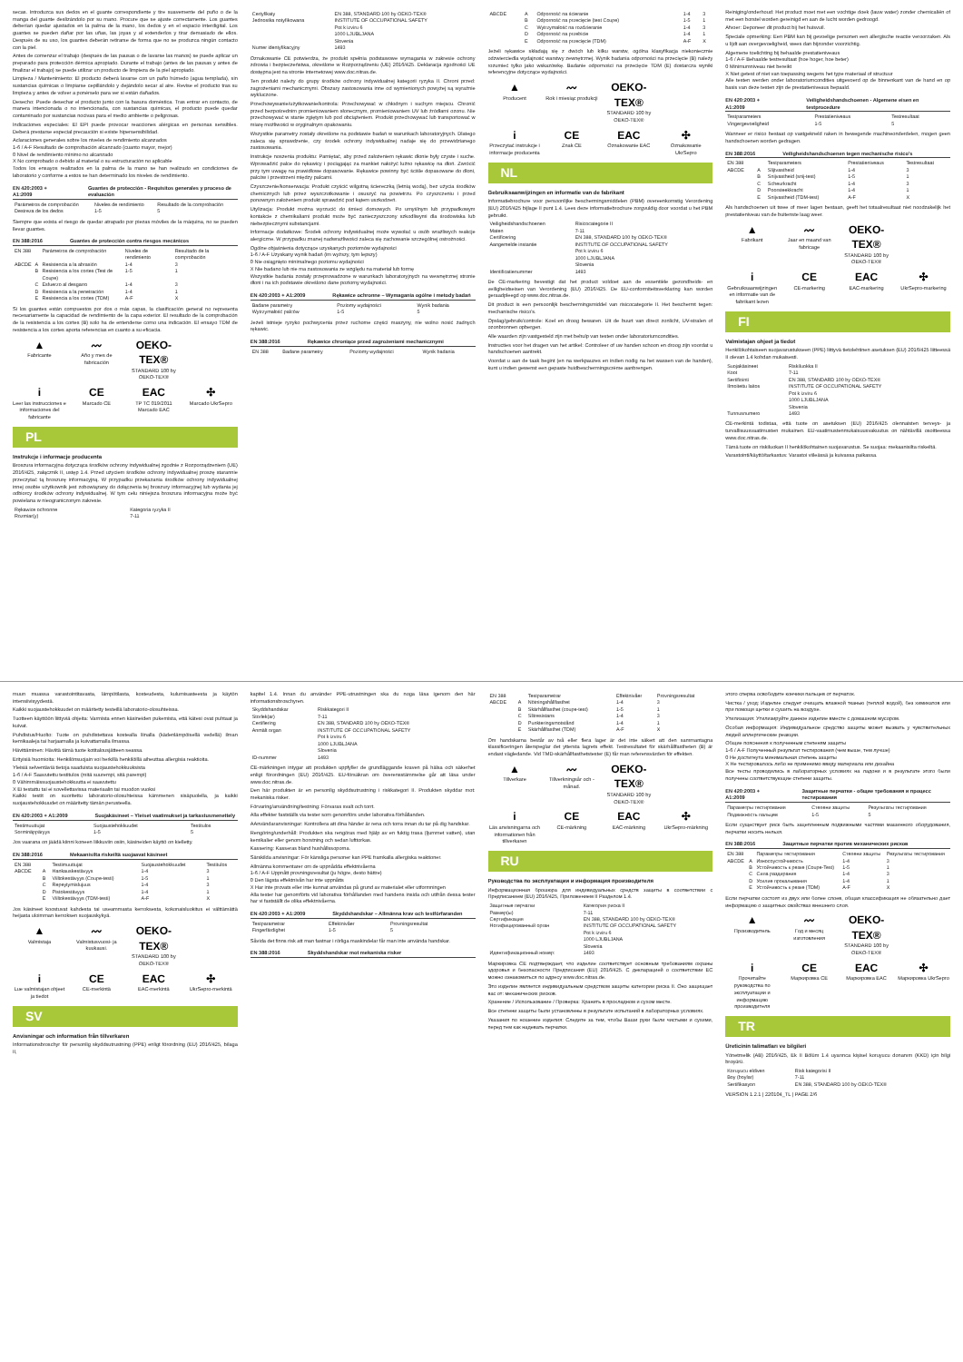secas. Introduzca sus dedos en el guante correspondiente y tire suavemente del puño o de la manga del guante deslizándolo por su mano. Procure que se ajuste correctamente. Los guantes deberían quedar ajustados en la palma de la mano, los dedos y en el espacio interdigital. Los guantes se pueden dañar por las uñas, las joyas y al extenderlos y tirar demasiado de ellos. Después de su uso, los guantes deberán retirarse de forma que no se produzca ningún contacto con la piel.
Antes de comenzar el trabajo (después de las pausas o de lavarse las manos) se puede aplicar un preparado para protección dérmica apropiado. Durante el trabajo (antes de las pausas y antes de finalizar el trabajo) se puede utilizar un producto de limpieza de la piel apropiado.
Limpieza / Mantenimiento: El producto deberá lavarse con un paño húmedo (agua templada), sin sustancias químicas o limpiarse cepillándolo y dejándolo secar al aire. Revise el producto tras su limpieza y antes de volver a ponérselo para ver si están dañados.
Desecho: Puede desechar el producto junto con la basura doméstica. Tras entrar en contacto, de manera intencionada o no intencionada, con sustancias químicas, el producto puede quedar contaminado por sustancias nocivas para el medio ambiente o peligrosas.
Indicaciones especiales: El EPI puede provocar reacciones alérgicas en personas sensibles. Deberá prestarse especial precaución si existe hipersensibilidad.
Aclaraciones generales sobre los niveles de rendimiento alcanzados
1-6 / A-F Resultado de comprobación alcanzado (cuanto mayor, mejor)
0 Nivel de rendimiento mínimo no alcanzado
X No comprobado o debido al material o su estructuración no aplicable
Todos los ensayos realizados en la palma de la mano se han realizado en condiciones de laboratorio y conforme a estos se han determinado los niveles de rendimiento.
EN 420:2003 + A1:2009 Guantes de protección - Requisitos generales y proceso de evaluación
| Parámetros de comprobación | Niveles de rendimiento | Resultado de la comprobación |
| --- | --- | --- |
| Destreza de los dedos | 1-5 | 5 |
Siempre que exista el riesgo de quedar atrapado por piezas móviles de la máquina, no se pueden llevar guantes.
EN 388:2016 Guantes de protección contra riesgos mecánicos
| EN 388 | | Parámetros de comprobación | Niveles de rendimiento | Resultado de la comprobación |
| --- | --- | --- | --- | --- |
| ABCDE | A | Resistencia a la abrasión | 1-4 | 3 |
| | B | Resistencia a los cortes (Test de Coupe) | 1-5 | 1 |
| | C | Esfuerzo al desgarro | 1-4 | 3 |
| | D | Resistencia a la penetración | 1-4 | 1 |
| | E | Resistencia a los cortes (TDM) | A-F | X |
Si los guantes están compuestos por dos o más capas, la clasificación general no representa necesariamente la capacidad de rendimiento de la capa exterior. El resultado de la comprobación de la resistencia a los cortes (B) solo ha de entenderse como una indicación. El ensayo TDM de resistencia a los cortes aporta referencias en cuanto a su eficacia.
▲
Fabricante
〰
Año y mes de fabricación
OEKO-TEX®
STANDARD 100 by OEKO-TEX®
i
Leer las instrucciones e informaciones del fabricante
CE
Marcado CE
EAC
TP TC 019/2011 Marcado EAC
✣
Marcado UkrSepro
PL
Instrukcje i informacje producenta
Broszura informacyjna dotycząca środków ochrony indywidualnej zgodnie z Rozporządzeniem (UE) 2016/425, załącznik II, ustęp 1.4. Przed użyciem środków ochrony indywidualnej proszę starannie przeczytać tą broszurę informacyjną. W przypadku przekazania środków ochrony indywidualnej innej osobie użytkownik jest zobowiązany do dołączenia tej broszury informacyjnej lub wydania jej odbiorcy środków ochrony indywidualnej. W tym celu niniejsza broszura informacyjna może być powielana w nieograniczonym zakresie.
| Rękawice ochronne | Kategoria ryzyka II |
| Rozmiar(y) | 7-11 |
| Certyfikaty | EN 388, STANDARD 100 by OEKO-TEX® |
| Jednostka notyfikowana | INSTITUTE OF OCCUPATIONAL SAFETY Pot k izviru 6 1000 LJUBLJANA Slovenia |
| Numer identyfikacyjny | 1493 |
Oznakowanie CE potwierdza, że produkt spełnia podstawowe wymagania w zakresie ochrony zdrowia i bezpieczeństwa, określone w Rozporządzeniu (UE) 2016/425. Deklaracja zgodności UE dostępna jest na stronie internetowej www.doc.nitras.de.
Ten produkt należy do grupy środków ochrony indywidualnej kategorii ryzyka II. Chroni przed: zagrożeniami mechanicznymi. Obszary zastosowania inne od wymienionych powyżej są wyraźnie wykluczone.
Przechowywanie/użytkowanie/kontrola: Przechowywać w chłodnym i suchym miejscu. Chronić przed bezpośrednim promieniowaniem słonecznym, promieniowaniem UV lub źródłami ozonu. Nie przechowywać w stanie zgiętym lub pod obciążeniem. Produkt przechowywać lub transportować w miarę możliwości w oryginalnym opakowaniu.
Wszystkie parametry zostały określone na podstawie badań w warunkach laboratoryjnych. Dlatego zaleca się sprawdzenie, czy środek ochrony indywidualnej nadaje się do przewidzianego zastosowania.
Instrukcje noszenia produktu: Pamiętać, aby przed założeniem rękawic dłonie były czyste i suche. Wprowadzić palce do rękawicy i pociągając za mankiet nałożyć luźno rękawicę na dłoń. Zwrócić przy tym uwagę na prawidłowe dopasowanie. Rękawice powinny być ściśle dopasowane do dłoni, palców i przestrzeni między palcami.
Czyszczenie/konserwacja: Produkt czyścić wilgotną ściereczką (letnią wodą), bez użycia środków chemicznych lub przez wyszczotkowanie i osuszyć na powietrzu. Po czyszczeniu i przed ponownym założeniem produkt sprawdzić pod kątem uszkodzeń.
Utylizacja: Produkt można wyrzucić do śmieci domowych. Po umyślnym lub przypadkowym kontakcie z chemikaliami produkt może być zanieczyszczony szkodliwymi dla środowiska lub niebezpiecznymi substancjami.
Informacje dodatkowe: Środek ochrony indywidualnej może wywołać u osób wrażliwych reakcje alergiczne. W przypadku znanej nadwrażliwości zaleca się zachowanie szczególnej ostrożności.
Ogólne objaśnienia dotyczące uzyskanych poziomów wydajności
1-6 / A-F Uzyskany wynik badań (im wyższy, tym lepszy)
0 Nie osiągnięto minimalnego poziomu wydajności
X Nie badano lub nie ma zastosowania ze względu na materiał lub formę
Wszystkie badania zostały przeprowadzone w warunkach laboratoryjnych na wewnętrznej stronie dłoni i na ich podstawie określono dane poziomy wydajności.
EN 420:2003 + A1:2009 Rękawice ochronne – Wymagania ogólne i metody badań
| Badane parametry | Poziomy wydajności | Wynik badania |
| --- | --- | --- |
| Wytrzymałość palców | 1-5 | 5 |
Jeżeli istnieje ryzyko pochwycenia przez ruchome części maszyny, nie wolno nosić żadnych rękawic.
EN 388:2016 Rękawice chroniące przed zagrożeniami mechanicznymi
| EN 388 | Badane parametry | Poziomy wydajności | Wynik badania |
| --- | --- | --- | --- |
| ABCDE | A | Odporność na ścieranie | 1-4 | 3 |
| | B | Odporność na przecięcie (test Coupe) | 1-5 | 1 |
| | C | Wytrzymałość na rozdzieranie | 1-4 | 3 |
| | D | Odporność na przebicie | 1-4 | 1 |
| | E | Odporność na przecięcie (TDM) | A-F | X |
Jeżeli rękawice składają się z dwóch lub kilku warstw, ogólna klasyfikacja niekoniecznie odzwierciedla wydajność warstwy zewnętrznej. Wynik badania odporności na przecięcie (B) należy rozumieć tylko jako wskazówkę. Badanie odporności na przecięcie TDM (E) dostarcza wyniki referencyjne dotyczące wydajności.
▲
Producent
〰
Rok i miesiąc produkcji
OEKO-TEX®
STANDARD 100 by OEKO-TEX®
i
Przeczytać instrukcje i informacje producenta
CE
Znak CE
EAC
Oznakowanie EAC
✣
Oznakowanie UkrSepro
NL
Gebruiksaanwijzingen en informatie van de fabrikant
Informatiebrochure voor persoonlijke beschermingsmiddelen (PBM) overeenkomstig Verordening (EU) 2016/425 bijlage II punt 1.4. Lees deze informatiebrochure zorgvuldig door voordat u het PBM gebruikt.
| Veiligheidshandschoenen | Risicocategorie II |
| Maten | 7-11 |
| Certificering | EN 388, STANDARD 100 by OEKO-TEX® |
| Aangemelde instantie | INSTITUTE OF OCCUPATIONAL SAFETY Pot k izviru 6 1000 LJUBLJANA Slovenia |
| Identificatienummer | 1493 |
De CE-markering bevestigt dat het product voldoet aan de essentiële gezondheids- en veiligheidseisen van Verordening (EU) 2016/425. De EU-conformiteitsverklaring kan worden geraadpleegd op www.doc.nitras.de.
Dit product is een persoonlijk beschermingsmiddel van risicocategorie II. Het beschermt tegen: mechanische risico's.
Opslag/gebruik/controle: Koel en droog bewaren. Uit de buurt van direct zonlicht, UV-stralen of ozonbronnen opbergen.
Alle waarden zijn vastgesteld zijn met behulp van testen onder laboratoriumcondities.
Instructies voor het dragen van het artikel: Controleer of uw handen schoon en droog zijn voordat u handschoenen aantrekt.
Voordat u aan de taak begint (en na werkpauzes en indien nodig na het wassen van de handen), kunt u indien gewenst een gepaste huidbeschermingscrème aanbrengen.
Reiniging/onderhoud: Het product moet met een vochtige doek (lauw water) zonder chemicaliën of met een borstel worden gereinigd en aan de lucht worden gedroogd.
Afvoer: Deponeer dit product bij het huisvuil.
Speciale opmerking: Een PBM kan bij gevoelige personen een allergische reactie veroorzaken. Als u lijdt aan overgevoeligheid, wees dan bijzonder voorzichtig.
Algemene toelichting bij behaalde prestatieniveaus
1-6 / A-F Behaalde testresultaat (hoe hoger, hoe beter)
0 Minimumniveau niet bereikt
X Niet getest of niet van toepassing wegens het type materiaal of structuur
Alle testen werden onder laboratoriumcondities uitgevoerd op de binnenkant van de hand en op basis van deze testen zijn de prestatieniveaus bepaald.
EN 420:2003 + A1:2009 Veiligheidshandschoenen - Algemene eisen en testprocedure
| Testparameters | Prestatieniveaus | Testresultaat |
| --- | --- | --- |
| Vingergevoeligheid | 1-5 | 5 |
Wanneer er risico bestaat op vastgekneld raken in bewegende machineonderdelen, mogen geen handschoenen worden gedragen.
EN 388:2016 Veiligheidshandschoenen tegen mechanische risico's
| EN 388 | | Testparameters | Prestatieniveaus | Testresultaat |
| --- | --- | --- | --- | --- |
| ABCDE | A | Slijtvastheid | 1-4 | 3 |
| | B | Snijvastheid (snij-test) | 1-5 | 1 |
| | C | Scheurkracht | 1-4 | 3 |
| | D | Poorsteekkracht | 1-4 | 1 |
| | E | Snijvastheid (TDM-test) | A-F | X |
Als handschoenen uit twee of meer lagen bestaan, geeft het totaalresultaat niet noodzakelijk het prestatieniveau van de buitenste laag weer.
▲
Fabrikant
〰
Jaar en maand van fabricage
OEKO-TEX®
STANDARD 100 by OEKO-TEX®
i
Gebruiksaanwijzingen en informatie van de fabrikant lezen
CE
CE-markering
EAC
EAC-markering
✣
UkrSepro-markering
FI
Valmistajan ohjeet ja tiedot
Henkilökohtaiseen suojavarustukseen (PPE) liittyvä tietolehtinen asetuksen (EU) 2016/425 liitteessä II olevan 1.4 kohdan mukaisesti.
| Suojakäsineet | Riskiluokka II |
| Koot | 7-11 |
| Sertifiointi | EN 388, STANDARD 100 by OEKO-TEX® |
| Ilmoitettu laitos | INSTITUTE OF OCCUPATIONAL SAFETY Pot k izviru 6 1000 LJUBLJANA Slovenia |
| Tunnusnumero | 1493 |
CE-merkintä todistaa, että tuote on asetuksen (EU) 2016/425 olennaisten terveys- ja turvallisuusvaatimusten mukainen. EU-vaatimustenmukaisuusvakuutus on nähtävillä osoitteessa www.doc.nitras.de.
Tämä tuote on riskiluokan II henkilökohtainen suojavarustus. Se suojaa: mekaanisilta riskeiltä.
Varastointi/käyttö/tarkastus: Varastoi viileässä ja kuivassa paikassa.
muun muassa varastointitavasta, lämpötilasta, kosteudesta, kulumisasteesta ja käytön intensiivisyydestä.
Kaikki suojaustehokkuudet on määritetty testeillä laboratorio-olosuhteissa.
Tuotteen käyttöön liittyviä ohjeita: Varmista ennen käsineiden pukemista, että kätesi ovat puhtaat ja kuivat.
Puhdistus/Huolto: Tuote on puhdistettava kostealla liinalla (kädenlämpöisellä vedellä) ilman kemikaaleja tai harjaamalla ja kuivattamalla ilmassa.
Hävittäminen: Häviitä tämä tuote kotitalousjätteen seassa.
Erityisiä huomioita: Henkilönsuojain voi herkillä henkilöillä aiheuttaa allergisia reaktioita.
Yleisiä selventäviä tietoja saaduista suojaustehokkuuksista
1-6 / A-F Saavutettu testitulos (mitä suurempi, sitä parempi)
0 Vähimmäissuojaustehokkuutta ei saavutettu
X Ei testattu tai ei sovellettavissa materiaalin tai muodon vuoksi
Kaikki testit on suoritettu laboratorio-olosuhteissa kämmenen sisäpuolella, ja kaikki suojaustehokkuudet on määritetty tämän perusteella.
EN 420:2003 + A1:2009 Suojakäsineet – Yleiset vaatimukset ja tarkastusmenettely
| Testimuuttujat | Suojaustehokkuudet | Testitulos |
| --- | --- | --- |
| Sorminäppäryys | 1-5 | 5 |
Jos vaarana on jäädä kiinni koneen liikkuviin osiin, käsineiden käyttö on kielletty.
EN 388:2016 Mekaanisilta riskeiltä suojaavat käsineet
| EN 388 | | Testimuuttujat | Suojaustehokkuudet | Testitulos |
| --- | --- | --- | --- | --- |
| ABCDE | A | Hankauskestävyys | 1-4 | 3 |
| | B | Viiltokestävyys (Coupe-testi) | 1-5 | 1 |
| | C | Repeytymislujuus | 1-4 | 3 |
| | D | Pistokestävyys | 1-4 | 1 |
| | E | Viiltokestävyys (TDM-testi) | A-F | X |
Jos käsineet koostuvat kahdesta tai useammasta kerroksesta, kokonaisluokitus ei välttämättä heijasta uloimman kerroksen suojauskykyä.
▲
Valmistaja
〰
Valmistusvuosi- ja kuukausi.
OEKO-TEX®
STANDARD 100 by OEKO-TEX®
i
Lue valmistajan ohjeet ja tiedot
CE
CE-merkintä
EAC
EAC-merkintä
✣
UkrSepro-merkintä
SV
Anvisningar och information från tillverkaren
Informationsbroschyr för personlig skyddsutrustning (PPE) enligt förordning (EU) 2016/425, bilaga II,
kapitel 1.4. Innan du använder PPE-utrustningen ska du noga läsa igenom den här informationsbroschyren.
| Skyddshandskar | Riskkategori II |
| Storlek(ar) | 7-11 |
| Certifiering | EN 388, STANDARD 100 by OEKO-TEX® |
| Anmält organ | INSTITUTE OF OCCUPATIONAL SAFETY Pot k izviru 6 1000 LJUBLJANA Slovenia |
| ID-nummer | 1493 |
CE-märkningen intygar att produkten uppfyller de grundläggande kraven på hälsa och säkerhet enligt förordningen (EU) 2016/425. EU-försäkran om överensstämmelse går att läsa under www.doc.nitras.de.
Den här produkten är en personlig skyddsutrustning i riskkategori II. Produkten skyddar mot: mekaniska risker.
Förvaring/användning/testning: Förvaras svalt och torrt.
Alla effekter fastställs via tester som genomförs under laborativa förhållanden.
AAnvändaranvisningar: Kontrollera att dina händer är rena och torra innan du tar på dig handskar.
Rengöring/underhåll: Produkten ska rengöras med hjälp av en fuktig trasa (ljummet vatten), utan kemikalier eller genom borstning och sedan lufttorkas.
Kassering: Kasseras bland hushållssoporna.
Särskilda anvisningar: För känsliga personer kan PPE framkalla allergiska reaktioner.
Allmänna kommentarer om de uppnådda effektnivåerna
1-6 / A-F Uppnått provningsresultat (ju högre, desto bättre)
0 Den lägsta effektnivån har inte uppnåtts
X Har inte provats eller inte kunnat användas på grund av materialet eller utformningen
Alla tester har genomförts vid laborativa förhållanden med handens insida och utifrån dessa tester har vi fastställt de olika effektnivåerna.
EN 420:2003 + A1:2009 Skyddshandskar – Allmänna krav och testförfaranden
| Testparametrar | Effektnivåer | Provningsresultat |
| --- | --- | --- |
| Fingerfärdighet | 1-5 | 5 |
Såvida det finns risk att man fastnar i rörliga maskindelar får man inte använda handskar.
EN 388:2016 Skyddshandskar mot mekaniska risker
| EN 388 | | Testparametrar | Effektnivåer | Provningsresultat |
| --- | --- | --- | --- | --- |
| ABCDE | A | Nötningshållfasthet | 1-4 | 3 |
| | B | Skärhållfasthet (coupe-test) | 1-5 | 1 |
| | C | Slitresistans | 1-4 | 3 |
| | D | Punkteringsmotstånd | 1-4 | 1 |
| | E | Skärhållfasthet (TDM) | A-F | X |
Om handskarna består av två eller flera lager är det inte säkert att den sammantagna klassificeringen återspeglar det yttersta lagrets effekt. Testresultatet för skärhållfastheten (B) är endast vägledande. Vid TMD-skärhållfasthetstester (E) får man referensvärden för effekten.
▲
Tillverkare
〰
Tillverkningsår och -månad.
OEKO-TEX®
STANDARD 100 by OEKO-TEX®
i
Läs anvisningarna och informationen från tillverkaren
CE
CE-märkning
EAC
EAC-märkning
✣
UkrSepro-märkning
RU
Руководства по эксплуатации и информация производителя
Информационная брошюра для индивидуальных средств защиты в соответствии с Предписанием (ЕU) 2016/425, Приложением II Разделом 1.4.
| Защитные перчатки | Категория риска II |
| Размер(ы) | 7-11 |
| Сертификация | EN 388, STANDARD 100 by OEKO-TEX® |
| Нотифицированный орган | INSTITUTE OF OCCUPATIONAL SAFETY Pot k izviru 6 1000 LJUBLJANA Slovenia |
| Идентификационный номер: | 1493 |
Маркировка CE подтверждает, что изделие соответствует основным требованиям охраны здоровья и безопасности Предписания (EU) 2016/425. С декларацией о соответствии ЕС можно ознакомиться по адресу www.doc.nitras.de.
Это изделие является индивидуальным средством защиты категории риска II. Оно защищает вас от: механических рисков.
Хранение / Использование / Проверка: Хранить в прохладном и сухом месте.
Все степени защиты были установлены в результате испытаний в лабораторных условиях.
Указания по ношение изделия: Следите за тем, чтобы Ваши руки были чистыми и сухими, перед тем как надевать перчатки.
этого сперва освободите кончики пальцев от перчаток.
Чистка / уход: Изделие следует очищать влажной тканью (теплой водой), без химикатов или при помощи щетки и сушить на воздухе.
Утилизация: Утилизируйте данное изделие вместе с домашним мусором.
Особая информация: Индивидуальное средство защиты может вызвать у чувствительных людей аллергические реакции.
Общие пояснения к полученным степеням защиты
1-6 / A-F Полученный результат тестирования (чем выше, тем лучше)
0 Не достигнута минимальная степень защиты
X Не тестировалось либо не применимо ввиду материала или дизайна
Все тесты проводились в лабораторных условиях на ладони и в результате этого были получены соответствующие степени защиты.
EN 420:2003 + A1:2009 Защитные перчатки - общие требования и процесс тестирования
| Параметры тестирования | Степени защиты | Результаты тестирования |
| --- | --- | --- |
| Подвижность пальцев | 1-5 | 5 |
Если существует риск быть зацепленным подвижными частями машинного оборудования, перчатки носить нельзя.
EN 388:2016 Защитные перчатки против механических рисков
| EN 388 | | Параметры тестирования | Степени защиты | Результаты тестирования |
| --- | --- | --- | --- | --- |
| ABCDE | A | Износоустойчивость | 1-4 | 3 |
| | B | Устойчивость к резке (Coupe-Test) | 1-5 | 1 |
| | C | Сила раздирания | 1-4 | 3 |
| | D | Усилие прокалывания | 1-4 | 1 |
| | E | Устойчивость к резке (TDM) | A-F | X |
Если перчатки состоят из двух или более слоев, общая классификация не обязательно дает информацию о защитных свойствах внешнего слоя.
▲
Производитель
〰
Год и месяц изготовления
OEKO-TEX®
STANDARD 100 by OEKO-TEX®
i
Прочитайте руководства по эксплуатации и информацию производителя
CE
Маркировка CE
EAC
Маркировка EAC
✣
Маркировка UkrSepro
TR
Üreticinin talimatları ve bilgileri
Yönetmelik (AB) 2016/425, Ek II Bölüm 1.4 uyarınca kişisel koruyucu donanım (KKD) için bilgi broşürü.
| Koruyucu eldiven | Risk kategorisi II |
| Boy (boylar) | 7-11 |
| Sertifikasyon | EN 388, STANDARD 100 by OEKO-TEX® |
VERSION 1.2.1 | 220104_TL | PAGE 2/6